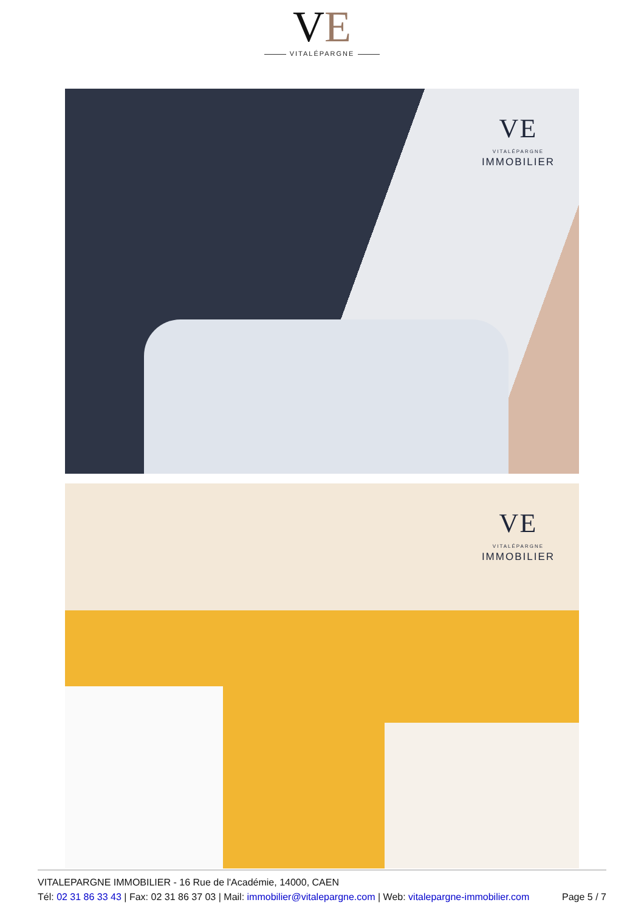VE
VITALÉPARGNE
VE
VITALÉPARGNE
IMMOBILIER
VE
VITALÉPARGNE
IMMOBILIER
VITALEPARGNE IMMOBILIER - 16 Rue de l'Académie, 14000, CAEN
Tél: 02 31 86 33 43 | Fax: 02 31 86 37 03 | Mail: immobilier@vitalepargne.com | Web: vitalepargne-immobilier.com Page 5 / 7